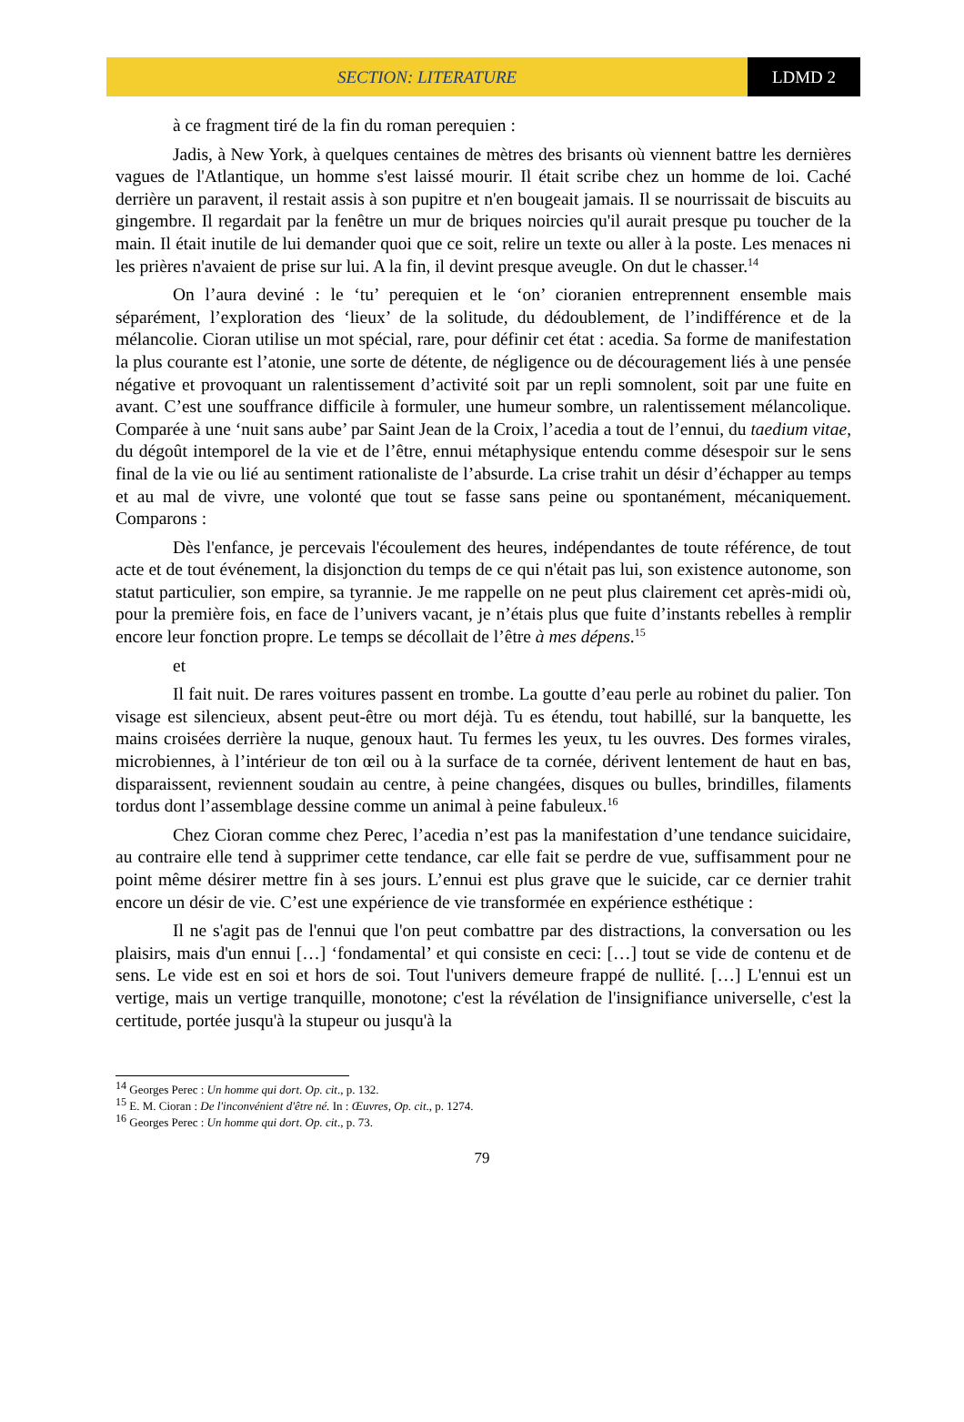SECTION: LITERATURE LDMD 2
à ce fragment tiré de la fin du roman perequien :
Jadis, à New York, à quelques centaines de mètres des brisants où viennent battre les dernières vagues de l'Atlantique, un homme s'est laissé mourir. Il était scribe chez un homme de loi. Caché derrière un paravent, il restait assis à son pupitre et n'en bougeait jamais. Il se nourrissait de biscuits au gingembre. Il regardait par la fenêtre un mur de briques noircies qu'il aurait presque pu toucher de la main. Il était inutile de lui demander quoi que ce soit, relire un texte ou aller à la poste. Les menaces ni les prières n'avaient de prise sur lui. A la fin, il devint presque aveugle. On dut le chasser.<sup>14</sup>
On l’aura deviné : le ‘tu’ perequien et le ‘on’ cioranien entreprennent ensemble mais séparément, l’exploration des ‘lieux’ de la solitude, du dédoublement, de l’indifférence et de la mélancolie. Cioran utilise un mot spécial, rare, pour définir cet état : acedia. Sa forme de manifestation la plus courante est l’atonie, une sorte de détente, de négligence ou de découragement liés à une pensée négative et provoquant un ralentissement d’activité soit par un repli somnolent, soit par une fuite en avant. C’est une souffrance difficile à formuler, une humeur sombre, un ralentissement mélancolique. Comparée à une ‘nuit sans aube’ par Saint Jean de la Croix, l’acedia a tout de l’ennui, du taedium vitae, du dégoût intemporel de la vie et de l’être, ennui métaphysique entendu comme désespoir sur le sens final de la vie ou lié au sentiment rationaliste de l’absurde. La crise trahit un désir d’échapper au temps et au mal de vivre, une volonté que tout se fasse sans peine ou spontanément, mécaniquement. Comparons :
Dès l'enfance, je percevais l'écoulement des heures, indépendantes de toute référence, de tout acte et de tout événement, la disjonction du temps de ce qui n'était pas lui, son existence autonome, son statut particulier, son empire, sa tyrannie. Je me rappelle on ne peut plus clairement cet après-midi où, pour la première fois, en face de l’univers vacant, je n’étais plus que fuite d’instants rebelles à remplir encore leur fonction propre. Le temps se décollait de l’être à mes dépens.<sup>15</sup>
et
Il fait nuit. De rares voitures passent en trombe. La goutte d’eau perle au robinet du palier. Ton visage est silencieux, absent peut-être ou mort déjà. Tu es étendu, tout habillé, sur la banquette, les mains croisées derrière la nuque, genoux haut. Tu fermes les yeux, tu les ouvres. Des formes virales, microbiennes, à l’intérieur de ton œil ou à la surface de ta cornée, dérivent lentement de haut en bas, disparaissent, reviennent soudain au centre, à peine changées, disques ou bulles, brindilles, filaments tordus dont l’assemblage dessine comme un animal à peine fabuleux.<sup>16</sup>
Chez Cioran comme chez Perec, l’acedia n’est pas la manifestation d’une tendance suicidaire, au contraire elle tend à supprimer cette tendance, car elle fait se perdre de vue, suffisamment pour ne point même désirer mettre fin à ses jours. L’ennui est plus grave que le suicide, car ce dernier trahit encore un désir de vie. C’est une expérience de vie transformée en expérience esthétique :
Il ne s'agit pas de l'ennui que l'on peut combattre par des distractions, la conversation ou les plaisirs, mais d'un ennui […] ‘fondamental’ et qui consiste en ceci: […] tout se vide de contenu et de sens. Le vide est en soi et hors de soi. Tout l'univers demeure frappé de nullité. […] L'ennui est un vertige, mais un vertige tranquille, monotone; c'est la révélation de l'insignifiance universelle, c'est la certitude, portée jusqu'à la stupeur ou jusqu'à la
<sup>14</sup> Georges Perec : Un homme qui dort. Op. cit., p. 132.
<sup>15</sup> E. M. Cioran : De l'inconvénient d'être né. In : Œuvres, Op. cit., p. 1274.
<sup>16</sup> Georges Perec : Un homme qui dort. Op. cit., p. 73.
79